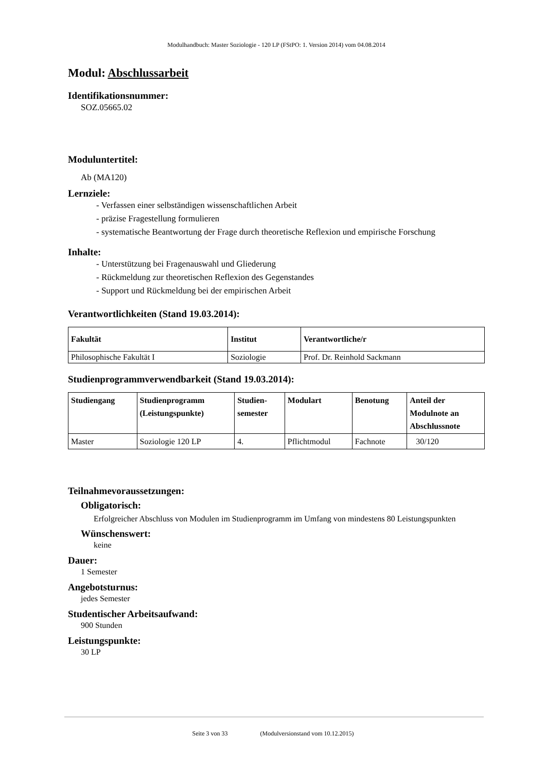Modulhandbuch: Master Soziologie - 120 LP (FStPO: 1. Version 2014) vom 04.08.2014
Modul: Abschlussarbeit
Identifikationsnummer:
SOZ.05665.02
Moduluntertitel:
Ab (MA120)
Lernziele:
- Verfassen einer selbständigen wissenschaftlichen Arbeit
- präzise Fragestellung formulieren
- systematische Beantwortung der Frage durch theoretische Reflexion und empirische Forschung
Inhalte:
- Unterstützung bei Fragenauswahl und Gliederung
- Rückmeldung zur theoretischen Reflexion des Gegenstandes
- Support und Rückmeldung bei der empirischen Arbeit
Verantwortlichkeiten (Stand 19.03.2014):
| Fakultät | Institut | Verantwortliche/r |
| --- | --- | --- |
| Philosophische Fakultät I | Soziologie | Prof. Dr. Reinhold Sackmann |
Studienprogrammverwendbarkeit (Stand 19.03.2014):
| Studiengang | Studienprogramm (Leistungspunkte) | Studien- semester | Modulart | Benotung | Anteil der Modulnote an Abschlussnote |
| --- | --- | --- | --- | --- | --- |
| Master | Soziologie 120 LP | 4. | Pflichtmodul | Fachnote | 30/120 |
Teilnahmevoraussetzungen:
Obligatorisch:
Erfolgreicher Abschluss von Modulen im Studienprogramm im Umfang von mindestens 80 Leistungspunkten
Wünschenswert:
keine
Dauer:
1 Semester
Angebotsturnus:
jedes Semester
Studentischer Arbeitsaufwand:
900 Stunden
Leistungspunkte:
30 LP
Seite 3 von 33 (Modulversionstand vom 10.12.2015)